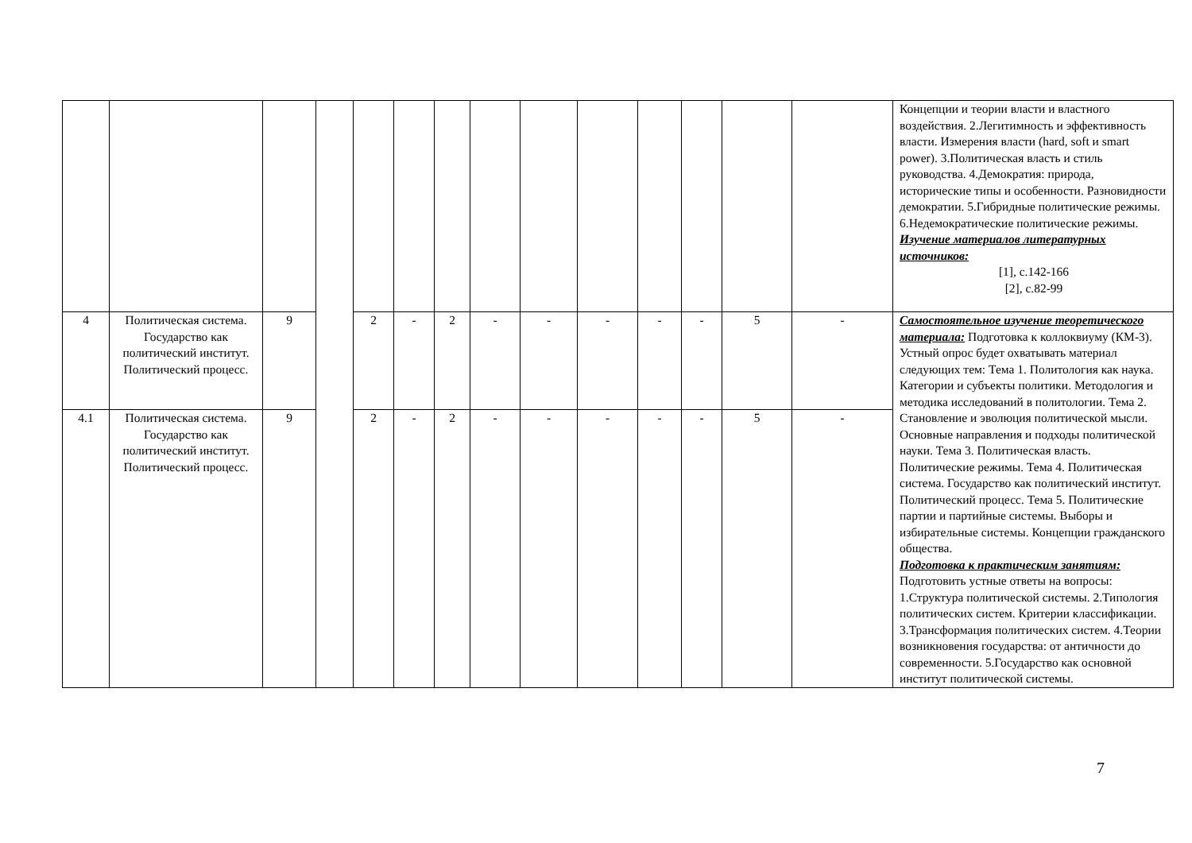| | | | | | | | | | | | | | | Концепции и теории власти и властного воздействия. 2.Легитимность и эффективность власти. Измерения власти (hard, soft и smart power). 3.Политическая власть и стиль руководства. 4.Демократия: природа, исторические типы и особенности. Разновидности демократии. 5.Гибридные политические режимы. 6.Недемократические политические режимы. Изучение материалов литературных источников: [1], с.142-166 [2], с.82-99 |
| 4 | Политическая система. Государство как политический институт. Политический процесс. | 9 | | 2 | - | 2 | - | - | - | - | - | 5 | - | Самостоятельное изучение теоретического материала: Подготовка к коллоквиуму (КМ-3). Устный опрос будет охватывать материал следующих тем: Тема 1. Политология как наука. Категории и субъекты политики. Методология и методика исследований в политологии. Тема 2. Становление и эволюция политической мысли. Основные направления и подходы политической науки. Тема 3. Политическая власть. Политические режимы. Тема 4. Политическая система. Государство как политический институт. Политический процесс. Тема 5. Политические партии и партийные системы. Выборы и избирательные системы. Концепции гражданского общества. Подготовка к практическим занятиям: Подготовить устные ответы на вопросы: 1.Структура политической системы. 2.Типология политических систем. Критерии классификации. 3.Трансформация политических систем. 4.Теории возникновения государства: от античности до современности. 5.Государство как основной институт политической системы. |
| 4.1 | Политическая система. Государство как политический институт. Политический процесс. | 9 | | 2 | - | 2 | - | - | - | - | - | 5 | - | |
7